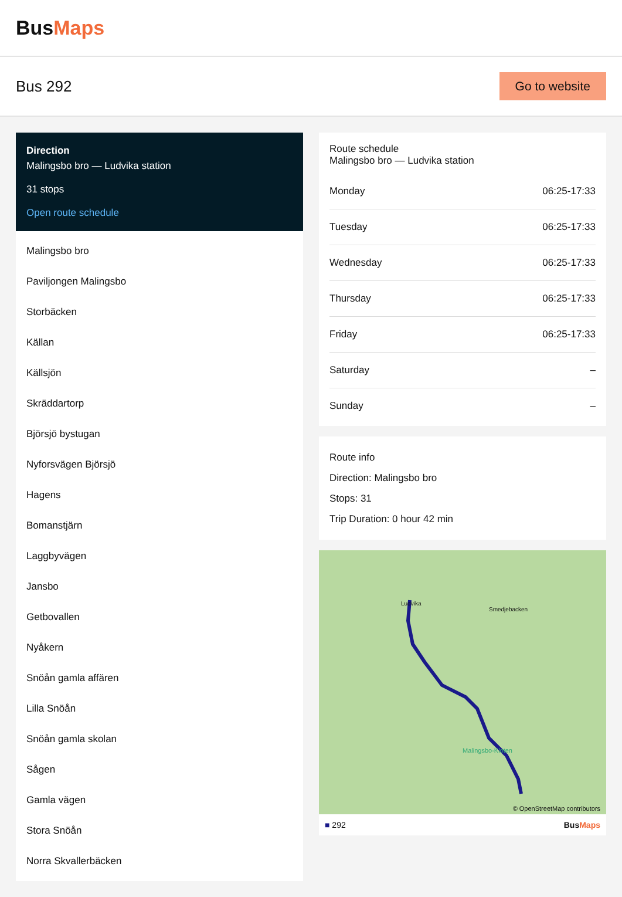BusMaps
Bus 292
Go to website
Direction
Malingsbo bro — Ludvika station
31 stops
Open route schedule
Malingsbo bro
Paviljongen Malingsbo
Storbäcken
Källan
Källsjön
Skräddartorp
Björsjö bystugan
Nyforsvägen Björsjö
Hagens
Bomanstjärn
Laggbyvägen
Jansbo
Getbovallen
Nyåkern
Snöån gamla affären
Lilla Snöån
Snöån gamla skolan
Sågen
Gamla vägen
Stora Snöån
Norra Skvallerbäcken
Route schedule
Malingsbo bro — Ludvika station
| Monday | 06:25-17:33 |
| Tuesday | 06:25-17:33 |
| Wednesday | 06:25-17:33 |
| Thursday | 06:25-17:33 |
| Friday | 06:25-17:33 |
| Saturday | – |
| Sunday | – |
Route info
Direction: Malingsbo bro
Stops: 31
Trip Duration: 0 hour 42 min
Ludvika
Smedjebacken
Malingsbo-Kloten
© OpenStreetMap contributors
■ 292 BusMaps